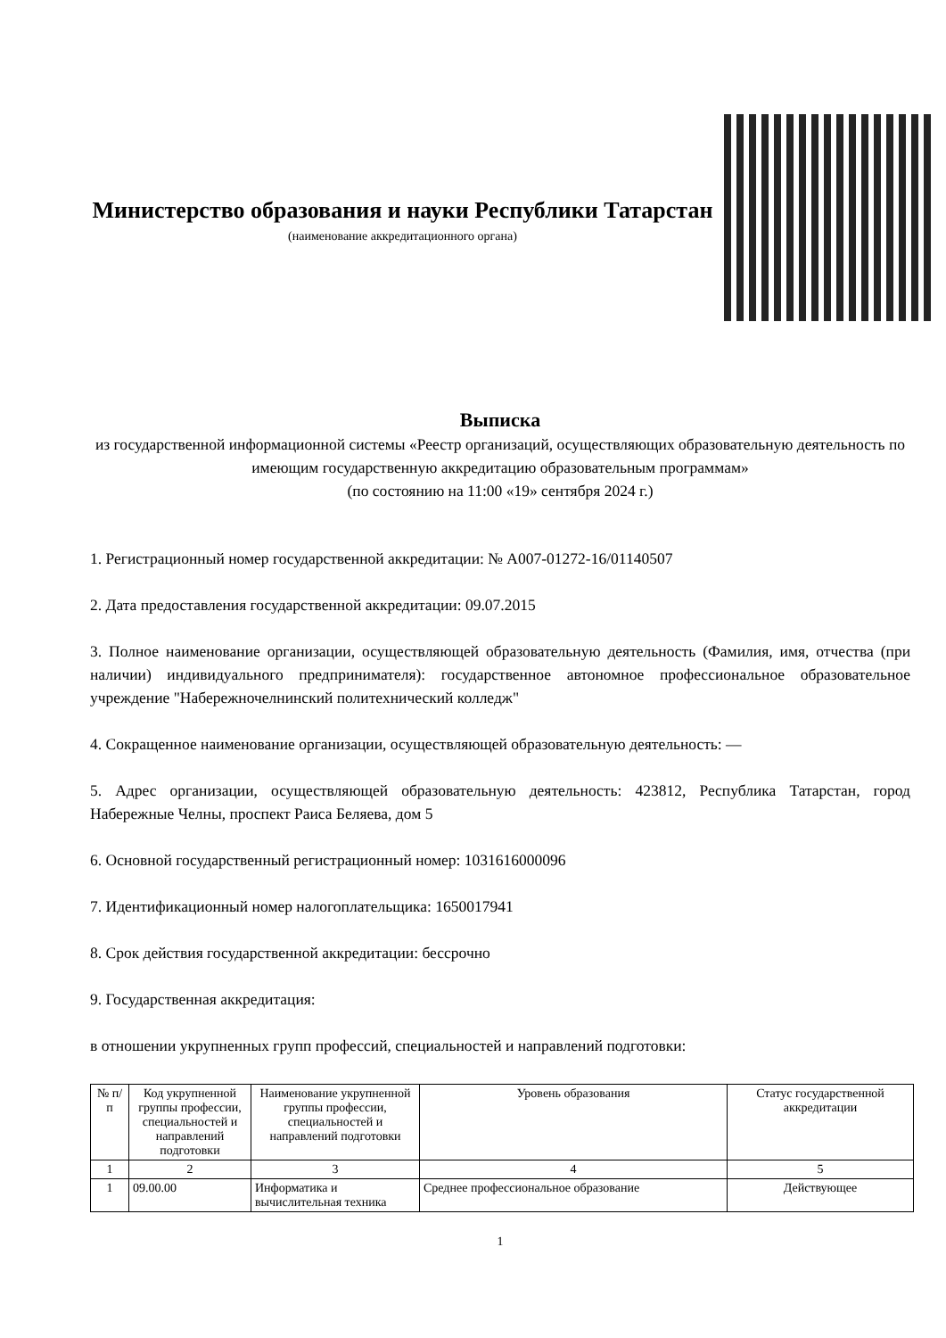Министерство образования и науки Республики Татарстан
(наименование аккредитационного органа)
Выписка
из государственной информационной системы «Реестр организаций, осуществляющих образовательную деятельность по имеющим государственную аккредитацию образовательным программам»
(по состоянию на 11:00 «19» сентября 2024 г.)
1. Регистрационный номер государственной аккредитации: № А007-01272-16/01140507
2. Дата предоставления государственной аккредитации: 09.07.2015
3. Полное наименование организации, осуществляющей образовательную деятельность (Фамилия, имя, отчества (при наличии) индивидуального предпринимателя): государственное автономное профессиональное образовательное учреждение "Набережночелнинский политехнический колледж"
4. Сокращенное наименование организации, осуществляющей образовательную деятельность: —
5. Адрес организации, осуществляющей образовательную деятельность: 423812, Республика Татарстан, город Набережные Челны, проспект Раиса Беляева, дом 5
6. Основной государственный регистрационный номер: 1031616000096
7. Идентификационный номер налогоплательщика: 1650017941
8. Срок действия государственной аккредитации: бессрочно
9. Государственная аккредитация:
в отношении укрупненных групп профессий, специальностей и направлений подготовки:
| № п/п | Код укрупненной группы профессии, специальностей и направлений подготовки | Наименование укрупненной группы профессии, специальностей и направлений подготовки | Уровень образования | Статус государственной аккредитации |
| --- | --- | --- | --- | --- |
| 1 | 2 | 3 | 4 | 5 |
| 1 | 09.00.00 | Информатика и вычислительная техника | Среднее профессиональное образование | Действующее |
1